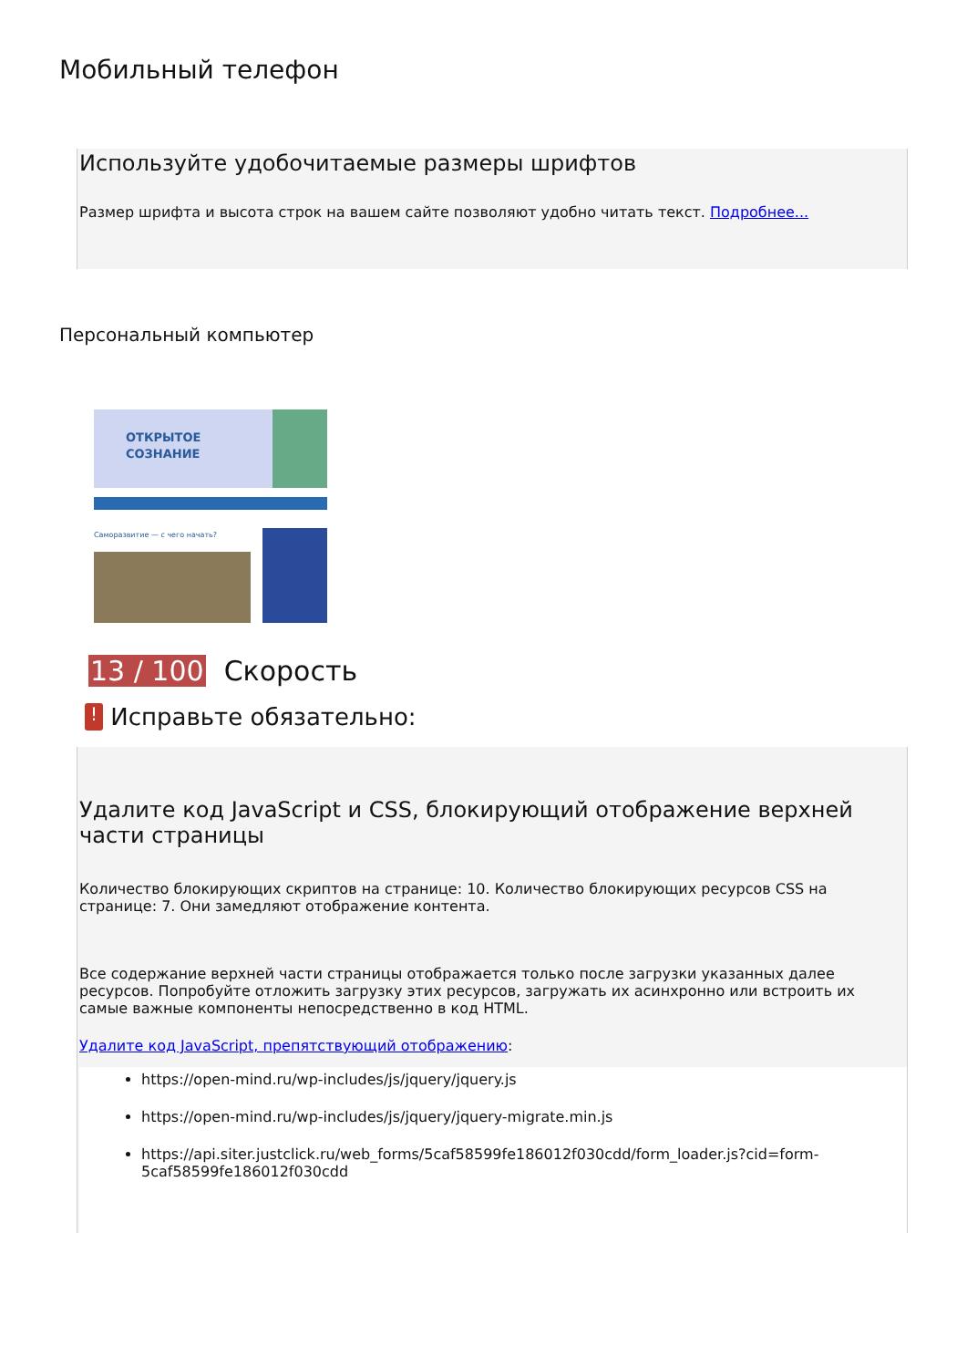Мобильный телефон
Используйте удобочитаемые размеры шрифтов
Размер шрифта и высота строк на вашем сайте позволяют удобно читать текст. Подробнее...
Персональный компьютер
ОТКРЫТОЕ
СОЗНАНИЕ
Саморазвитие — с чего начать?
13 / 100 Скорость
! Исправьте обязательно:
Удалите код JavaScript и CSS, блокирующий отображение верхней части страницы
Количество блокирующих скриптов на странице: 10. Количество блокирующих ресурсов CSS на странице: 7. Они замедляют отображение контента.
Все содержание верхней части страницы отображается только после загрузки указанных далее ресурсов. Попробуйте отложить загрузку этих ресурсов, загружать их асинхронно или встроить их самые важные компоненты непосредственно в код HTML.
Удалите код JavaScript, препятствующий отображению:
https://open-mind.ru/wp-includes/js/jquery/jquery.js
https://open-mind.ru/wp-includes/js/jquery/jquery-migrate.min.js
https://api.siter.justclick.ru/web_forms/5caf58599fe186012f030cdd/form_loader.js?cid=form-5caf58599fe186012f030cdd